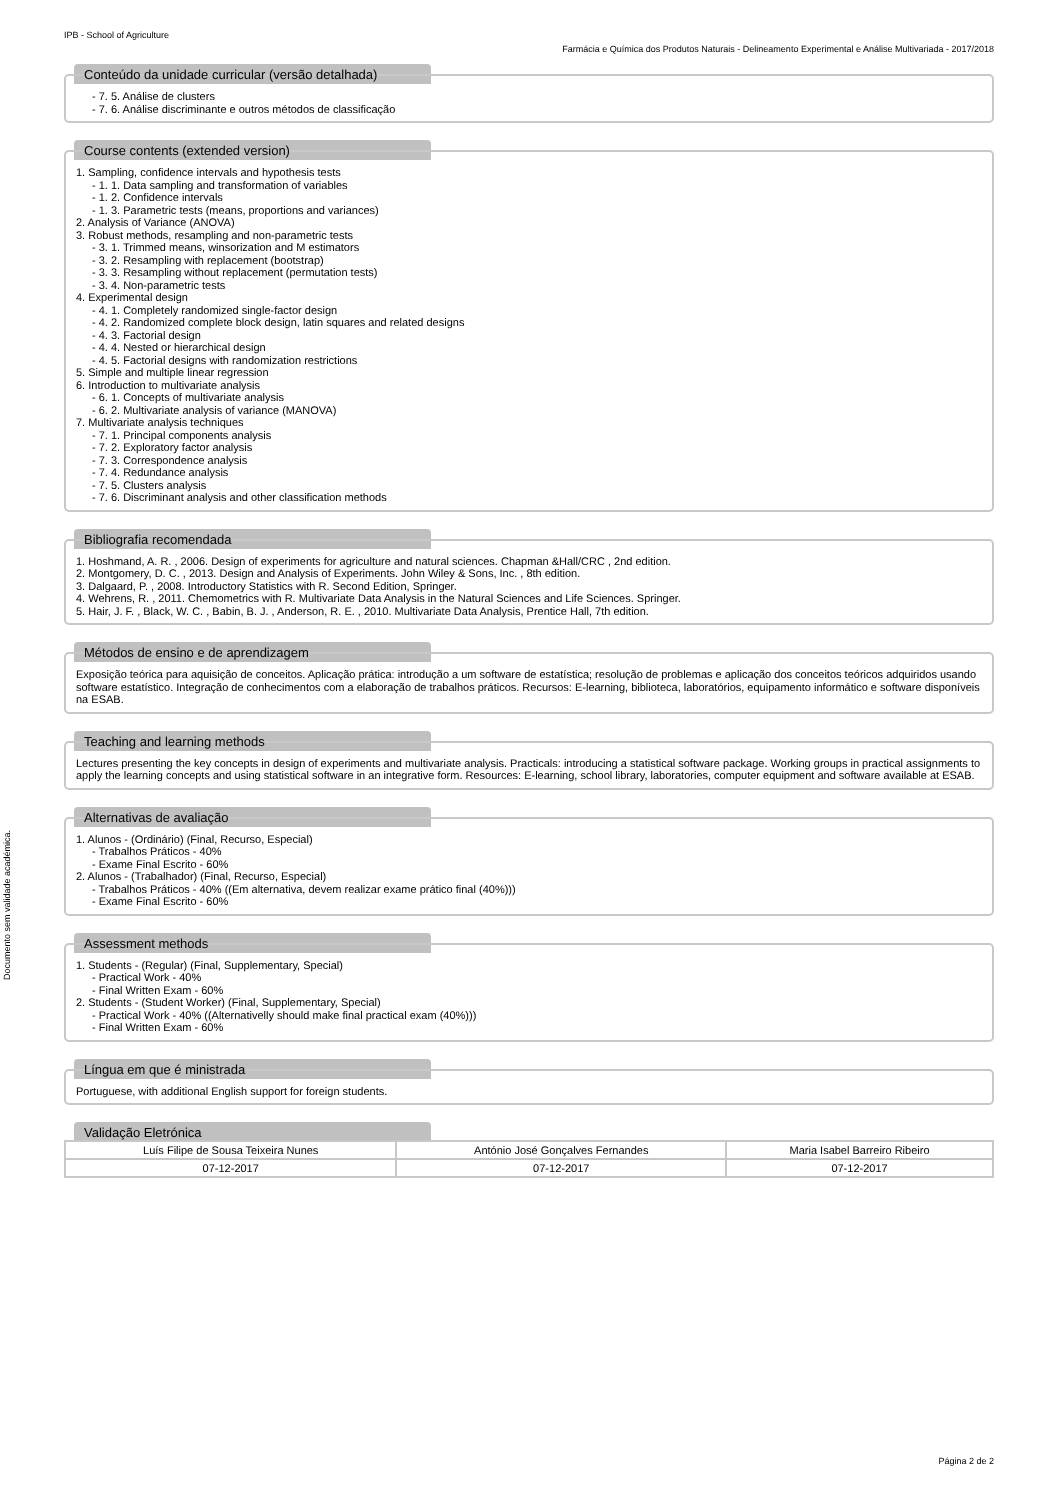IPB - School of Agriculture
Farmácia e Química dos Produtos Naturais - Delineamento Experimental e Análise Multivariada - 2017/2018
Documento sem validade académica.
Conteúdo da unidade curricular (versão detalhada)
- 7. 5. Análise de clusters
- 7. 6. Análise discriminante e outros métodos de classificação
Course contents (extended version)
1. Sampling, confidence intervals and hypothesis tests
- 1. 1. Data sampling and transformation of variables
- 1. 2. Confidence intervals
- 1. 3. Parametric tests (means, proportions and variances)
2. Analysis of Variance (ANOVA)
3. Robust methods, resampling and non-parametric tests
- 3. 1. Trimmed means, winsorization and M estimators
- 3. 2. Resampling with replacement (bootstrap)
- 3. 3. Resampling without replacement (permutation tests)
- 3. 4. Non-parametric tests
4. Experimental design
- 4. 1. Completely randomized single-factor design
- 4. 2. Randomized complete block design, latin squares and related designs
- 4. 3. Factorial design
- 4. 4. Nested or hierarchical design
- 4. 5. Factorial designs with randomization restrictions
5. Simple and multiple linear regression
6. Introduction to multivariate analysis
- 6. 1. Concepts of multivariate analysis
- 6. 2. Multivariate analysis of variance (MANOVA)
7. Multivariate analysis techniques
- 7. 1. Principal components analysis
- 7. 2. Exploratory factor analysis
- 7. 3. Correspondence analysis
- 7. 4. Redundance analysis
- 7. 5. Clusters analysis
- 7. 6. Discriminant analysis and other classification methods
Bibliografia recomendada
1. Hoshmand, A. R. , 2006. Design of experiments for agriculture and natural sciences. Chapman &Hall/CRC , 2nd edition.
2. Montgomery, D. C. , 2013. Design and Analysis of Experiments. John Wiley & Sons, Inc. , 8th edition.
3. Dalgaard, P. , 2008. Introductory Statistics with R. Second Edition, Springer.
4. Wehrens, R. , 2011. Chemometrics with R. Multivariate Data Analysis in the Natural Sciences and Life Sciences. Springer.
5. Hair, J. F. , Black, W. C. , Babin, B. J. , Anderson, R. E. , 2010. Multivariate Data Analysis, Prentice Hall, 7th edition.
Métodos de ensino e de aprendizagem
Exposição teórica para aquisição de conceitos. Aplicação prática: introdução a um software de estatística; resolução de problemas e aplicação dos conceitos teóricos adquiridos usando software estatístico. Integração de conhecimentos com a elaboração de trabalhos práticos. Recursos: E-learning, biblioteca, laboratórios, equipamento informático e software disponíveis na ESAB.
Teaching and learning methods
Lectures presenting the key concepts in design of experiments and multivariate analysis. Practicals: introducing a statistical software package. Working groups in practical assignments to apply the learning concepts and using statistical software in an integrative form. Resources: E-learning, school library, laboratories, computer equipment and software available at ESAB.
Alternativas de avaliação
1. Alunos - (Ordinário) (Final, Recurso, Especial)
- Trabalhos Práticos - 40%
- Exame Final Escrito - 60%
2. Alunos - (Trabalhador) (Final, Recurso, Especial)
- Trabalhos Práticos - 40% ((Em alternativa, devem realizar exame prático final (40%)))
- Exame Final Escrito - 60%
Assessment methods
1. Students - (Regular) (Final, Supplementary, Special)
- Practical Work - 40%
- Final Written Exam - 60%
2. Students - (Student Worker) (Final, Supplementary, Special)
- Practical Work - 40% ((Alternativelly should make final practical exam (40%)))
- Final Written Exam - 60%
Língua em que é ministrada
Portuguese, with additional English support for foreign students.
Validação Eletrónica
| Luís Filipe de Sousa Teixeira Nunes | António José Gonçalves Fernandes | Maria Isabel Barreiro Ribeiro |
| 07-12-2017 | 07-12-2017 | 07-12-2017 |
Página 2 de 2